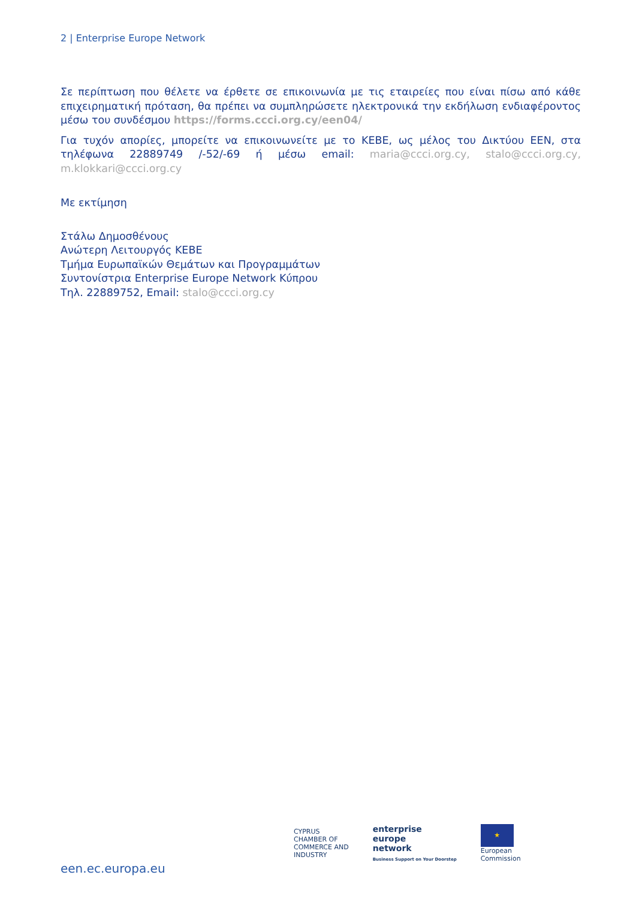2 | Enterprise Europe Network
Σε περίπτωση που θέλετε να έρθετε σε επικοινωνία με τις εταιρείες που είναι πίσω από κάθε επιχειρηματική πρόταση, θα πρέπει να συμπληρώσετε ηλεκτρονικά την εκδήλωση ενδιαφέροντος μέσω του συνδέσμου https://forms.ccci.org.cy/een04/
Για τυχόν απορίες, μπορείτε να επικοινωνείτε με το ΚΕΒΕ, ως μέλος του Δικτύου ΕΕΝ, στα τηλέφωνα 22889749 /-52/-69 ή μέσω email: maria@ccci.org.cy, stalo@ccci.org.cy, m.klokkari@ccci.org.cy
Με εκτίμηση
Στάλω Δημοσθένους
Ανώτερη Λειτουργός ΚΕΒΕ
Τμήμα Ευρωπαϊκών Θεμάτων και Προγραμμάτων
Συντονίστρια Enterprise Europe Network Κύπρου
Τηλ. 22889752, Email: stalo@ccci.org.cy
een.ec.europa.eu
CYPRUS
CHAMBER OF
COMMERCE AND
INDUSTRY
enterprise
europe
network
Business Support on Your Doorstep
★
European
Commission